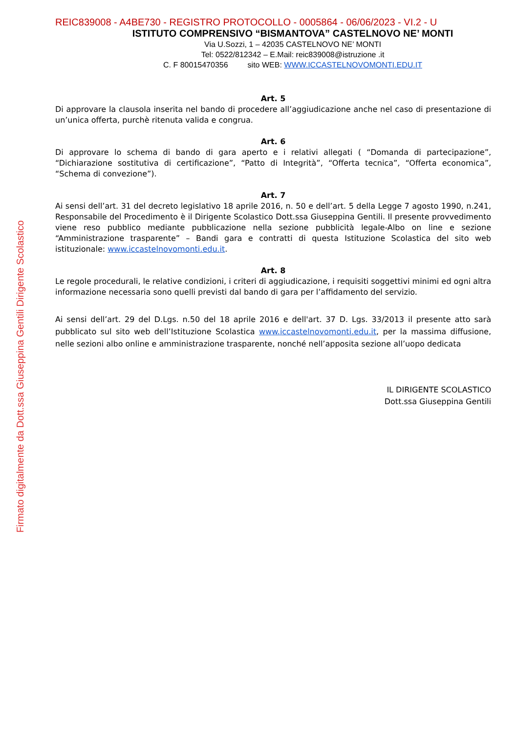REIC839008 - A4BE730 - REGISTRO PROTOCOLLO - 0005864 - 06/06/2023 - VI.2 - U
ISTITUTO COMPRENSIVO “BISMANTOVA” CASTELNOVO NE’ MONTI
Via U.Sozzi, 1 – 42035 CASTELNOVO NE’ MONTI
Tel: 0522/812342 – E.Mail: reic839008@istruzione .it
C. F 80015470356 sito WEB: WWW.ICCASTELNOVOMONTI.EDU.IT
Art. 5
Di approvare la clausola inserita nel bando di procedere all’aggiudicazione anche nel caso di presentazione di un’unica offerta, purchè ritenuta valida e congrua.
Art. 6
Di approvare lo schema di bando di gara aperto e i relativi allegati ( “Domanda di partecipazione”, “Dichiarazione sostitutiva di certificazione”, “Patto di Integrità”, “Offerta tecnica”, “Offerta economica”, “Schema di convezione”).
Art. 7
Ai sensi dell’art. 31 del decreto legislativo 18 aprile 2016, n. 50 e dell’art. 5 della Legge 7 agosto 1990, n.241, Responsabile del Procedimento è il Dirigente Scolastico Dott.ssa Giuseppina Gentili. Il presente provvedimento viene reso pubblico mediante pubblicazione nella sezione pubblicità legale-Albo on line e sezione “Amministrazione trasparente” – Bandi gara e contratti di questa Istituzione Scolastica del sito web istituzionale: www.iccastelnovomonti.edu.it.
Art. 8
Le regole procedurali, le relative condizioni, i criteri di aggiudicazione, i requisiti soggettivi minimi ed ogni altra informazione necessaria sono quelli previsti dal bando di gara per l’affidamento del servizio.
Ai sensi dell’art. 29 del D.Lgs. n.50 del 18 aprile 2016 e dell'art. 37 D. Lgs. 33/2013 il presente atto sarà pubblicato sul sito web dell’Istituzione Scolastica www.iccastelnovomonti.edu.it, per la massima diffusione, nelle sezioni albo online e amministrazione trasparente, nonché nell’apposita sezione all’uopo dedicata
IL DIRIGENTE SCOLASTICO
Dott.ssa Giuseppina Gentili
Firmato digitalmente da Dott.ssa Giuseppina Gentili Dirigente Scolastico